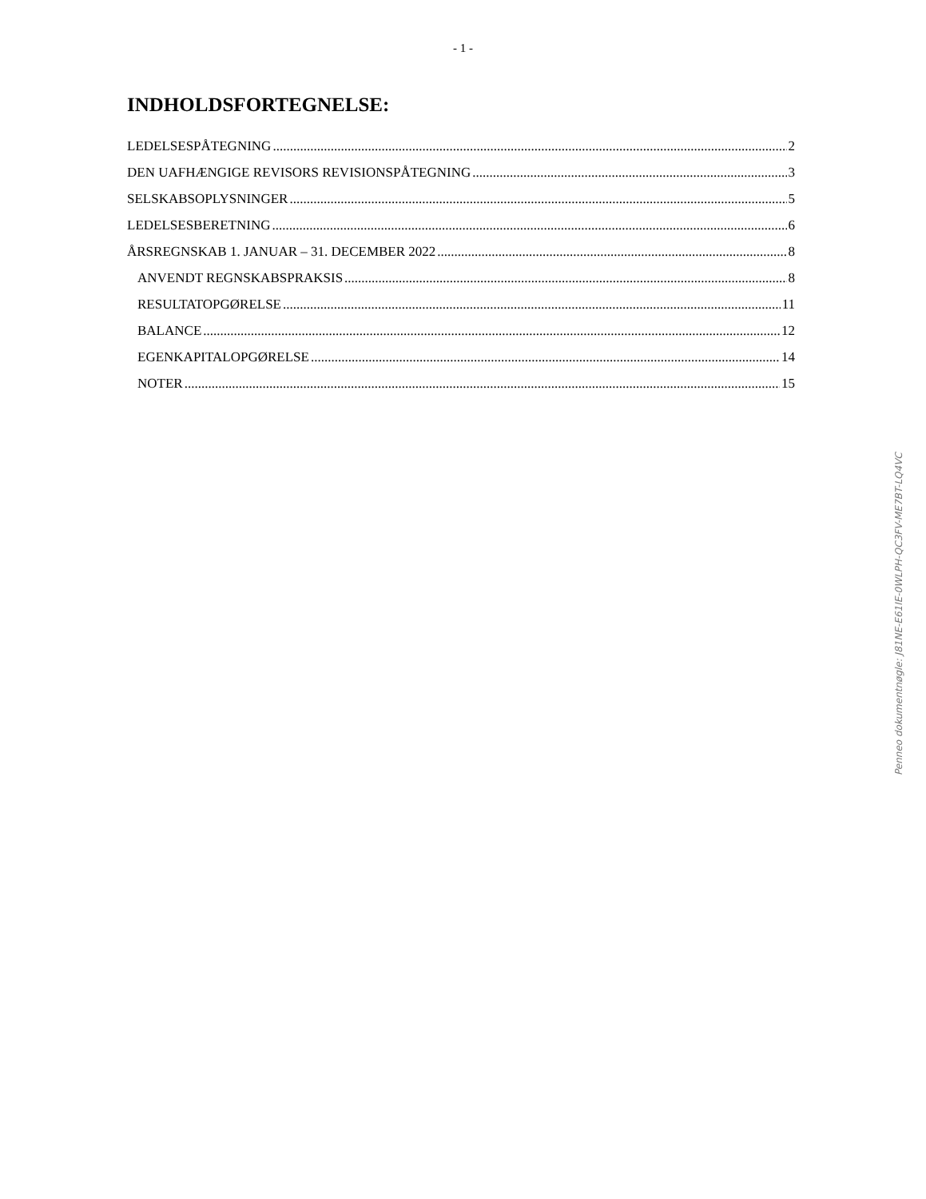- 1 -
INDHOLDSFORTEGNELSE:
LEDELSESPÅTEGNING 2
DEN UAFHÆNGIGE REVISORS REVISIONSPÅTEGNING 3
SELSKABSOPLYSNINGER 5
LEDELSESBERETNING 6
ÅRSREGNSKAB 1. JANUAR – 31. DECEMBER 2022 8
ANVENDT REGNSKABSPRAKSIS 8
RESULTATOPGØRELSE 11
BALANCE 12
EGENKAPITALOPGØRELSE 14
NOTER 15
Penneo dokumentnøgle: J81NE-E61IE-0WLPH-QC3FV-ME7BT-LQ4VC